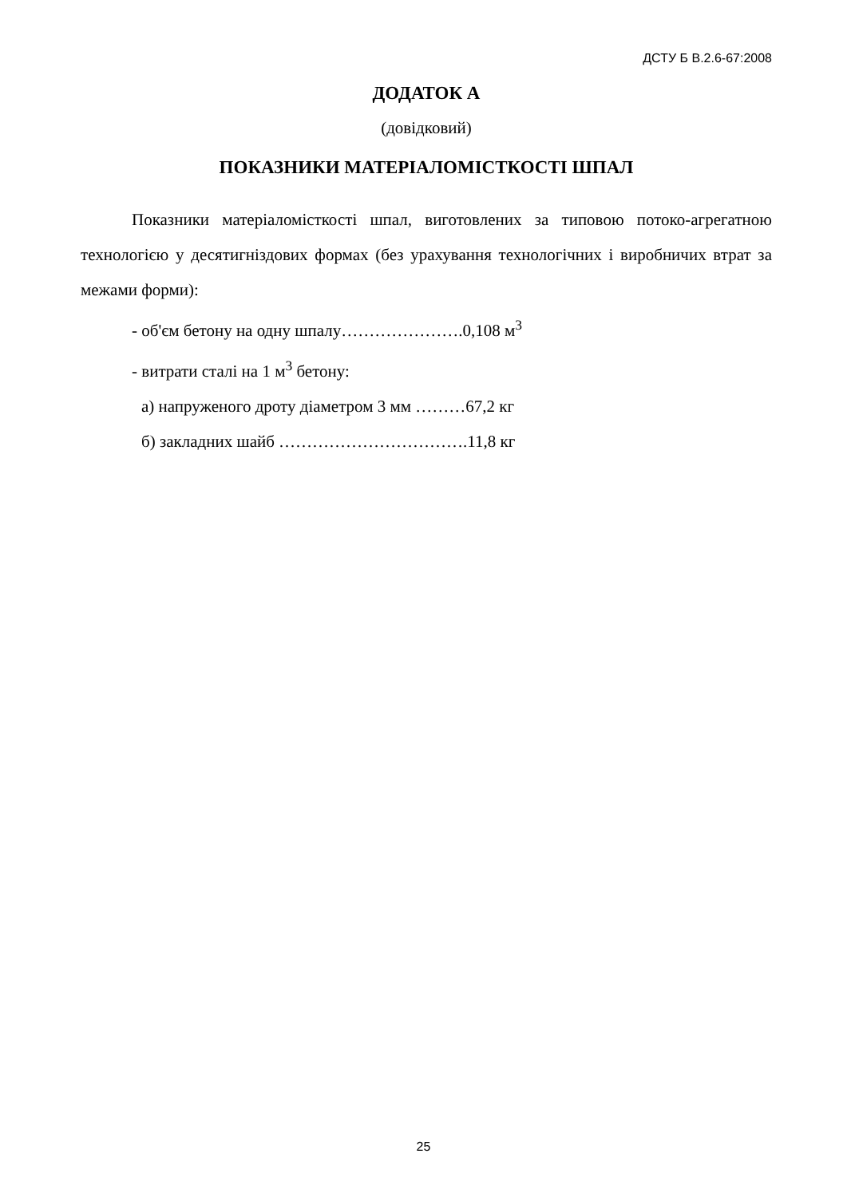ДСТУ Б В.2.6-67:2008
ДОДАТОК А
(довідковий)
ПОКАЗНИКИ МАТЕРІАЛОМІСТКОСТІ ШПАЛ
Показники матеріаломісткості шпал, виготовлених за типовою потоко-агрегатною технологією у десятигніздових формах (без урахування технологічних і виробничих втрат за межами форми):
- об'єм бетону на одну шпалу………………….0,108 м<sup>3</sup>
- витрати сталі на 1 м<sup>3</sup> бетону:
а) напруженого дроту діаметром 3 мм ………67,2 кг
б) закладних шайб …………………………….11,8 кг
25